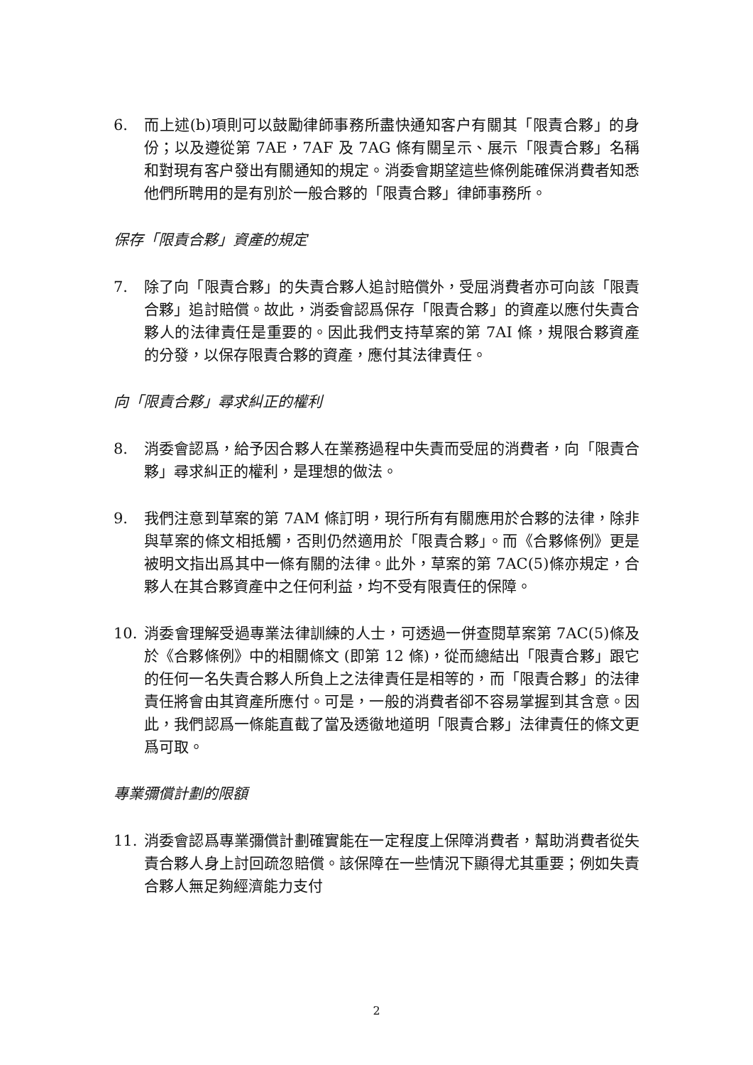6. 而上述(b)項則可以鼓勵律師事務所盡快通知客户有關其「限責合夥」的身份；以及遵從第 7AE，7AF 及 7AG 條有關呈示、展示「限責合夥」名稱和對現有客户發出有關通知的規定。消委會期望這些條例能確保消費者知悉他們所聘用的是有別於一般合夥的「限責合夥」律師事務所。
保存「限責合夥」資產的規定
7. 除了向「限責合夥」的失責合夥人追討賠償外，受屈消費者亦可向該「限責合夥」追討賠償。故此，消委會認爲保存「限責合夥」的資產以應付失責合夥人的法律責任是重要的。因此我們支持草案的第 7AI 條，規限合夥資產的分發，以保存限責合夥的資產，應付其法律責任。
向「限責合夥」尋求糾正的權利
8. 消委會認爲，給予因合夥人在業務過程中失責而受屈的消費者，向「限責合夥」尋求糾正的權利，是理想的做法。
9. 我們注意到草案的第 7AM 條訂明，現行所有有關應用於合夥的法律，除非與草案的條文相抵觸，否則仍然適用於「限責合夥」。而《合夥條例》更是被明文指出爲其中一條有關的法律。此外，草案的第 7AC(5)條亦規定，合夥人在其合夥資產中之任何利益，均不受有限責任的保障。
10. 消委會理解受過專業法律訓練的人士，可透過一併查閱草案第 7AC(5)條及於《合夥條例》中的相關條文 (即第 12 條)，從而總結出「限責合夥」跟它的任何一名失責合夥人所負上之法律責任是相等的，而「限責合夥」的法律責任將會由其資產所應付。可是，一般的消費者卻不容易掌握到其含意。因此，我們認爲一條能直截了當及透徹地道明「限責合夥」法律責任的條文更爲可取。
專業彌償計劃的限額
11. 消委會認爲專業彌償計劃確實能在一定程度上保障消費者，幫助消費者從失責合夥人身上討回疏忽賠償。該保障在一些情況下顯得尤其重要；例如失責合夥人無足夠經濟能力支付
2